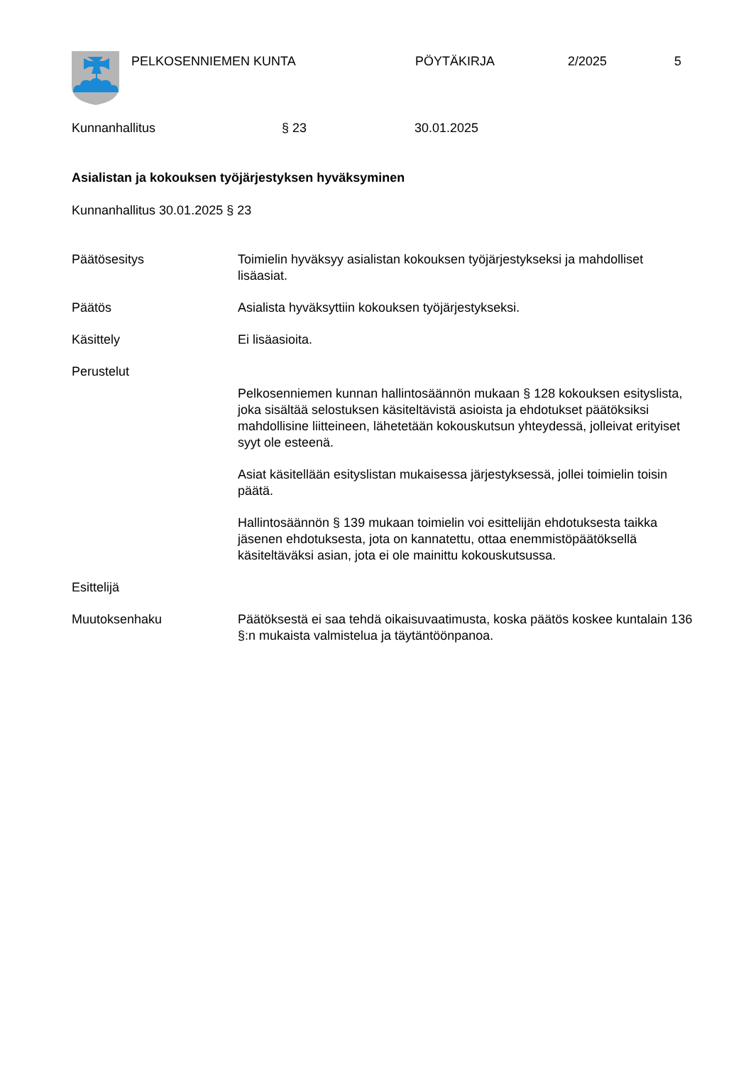PELKOSENNIEMEN KUNTA PÖYTÄKIRJA 2/2025 5
Kunnanhallitus § 23 30.01.2025
Asialistan ja kokouksen työjärjestyksen hyväksyminen
Kunnanhallitus 30.01.2025 § 23
Päätösesitys Toimielin hyväksyy asialistan kokouksen työjärjestykseksi ja mahdolliset lisäasiat.
Päätös Asialista hyväksyttiin kokouksen työjärjestykseksi.
Käsittely Ei lisäasioita.
Perustelut
Pelkosenniemen kunnan hallintosäännön mukaan § 128 kokouksen esityslista, joka sisältää selostuksen käsiteltävistä asioista ja ehdotukset päätöksiksi mahdollisine liitteineen, lähetetään kokouskutsun yhteydessä, jolleivat erityiset syyt ole esteenä.
Asiat käsitellään esityslistan mukaisessa järjestyksessä, jollei toimielin toisin päätä.
Hallintosäännön § 139 mukaan toimielin voi esittelijän ehdotuksesta taikka jäsenen ehdotuksesta, jota on kannatettu, ottaa enemmistöpäätöksellä käsiteltäväksi asian, jota ei ole mainittu kokouskutsussa.
Esittelijä
Muutoksenhaku Päätöksestä ei saa tehdä oikaisuvaatimusta, koska päätös koskee kuntalain 136 §:n mukaista valmistelua ja täytäntöönpanoa.